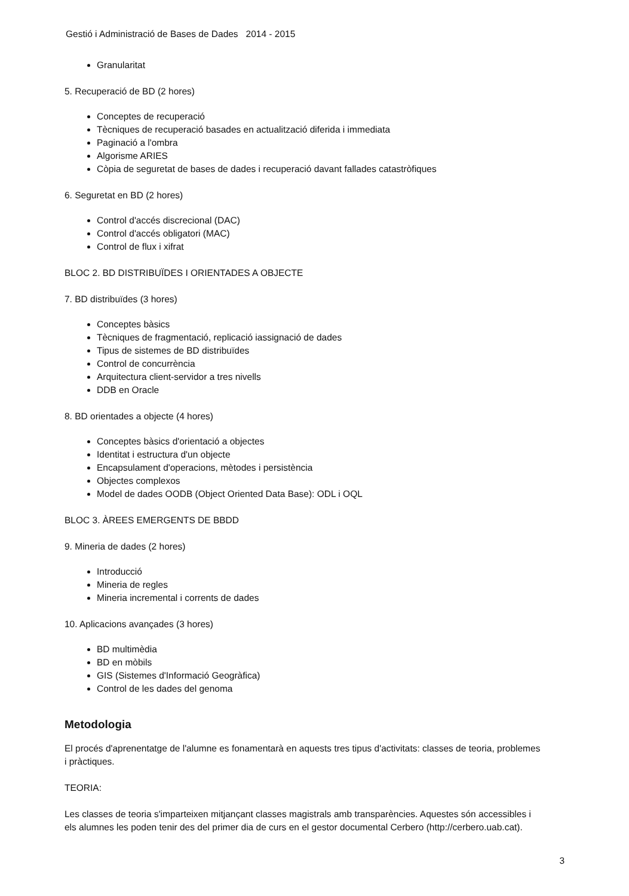Gestió i Administració de Bases de Dades 2014 - 2015
Granularitat
5. Recuperació de BD (2 hores)
Conceptes de recuperació
Tècniques de recuperació basades en actualització diferida i immediata
Paginació a l'ombra
Algorisme ARIES
Còpia de seguretat de bases de dades i recuperació davant fallades catastròfiques
6. Seguretat en BD (2 hores)
Control d'accés discrecional (DAC)
Control d'accés obligatori (MAC)
Control de flux i xifrat
BLOC 2. BD DISTRIBUÏDES I ORIENTADES A OBJECTE
7. BD distribuïdes (3 hores)
Conceptes bàsics
Tècniques de fragmentació, replicació iassignació de dades
Tipus de sistemes de BD distribuïdes
Control de concurrència
Arquitectura client-servidor a tres nivells
DDB en Oracle
8. BD orientades a objecte (4 hores)
Conceptes bàsics d'orientació a objectes
Identitat i estructura d'un objecte
Encapsulament d'operacions, mètodes i persistència
Objectes complexos
Model de dades OODB (Object Oriented Data Base): ODL i OQL
BLOC 3. ÀREES EMERGENTS DE BBDD
9. Mineria de dades (2 hores)
Introducció
Mineria de regles
Mineria incremental i corrents de dades
10. Aplicacions avançades (3 hores)
BD multimèdia
BD en mòbils
GIS (Sistemes d'Informació Geogràfica)
Control de les dades del genoma
Metodologia
El procés d'aprenentatge de l'alumne es fonamentarà en aquests tres tipus d'activitats: classes de teoria, problemes i pràctiques.
TEORIA:
Les classes de teoria s'imparteixen mitjançant classes magistrals amb transparències. Aquestes són accessibles i els alumnes les poden tenir des del primer dia de curs en el gestor documental Cerbero (http://cerbero.uab.cat).
3